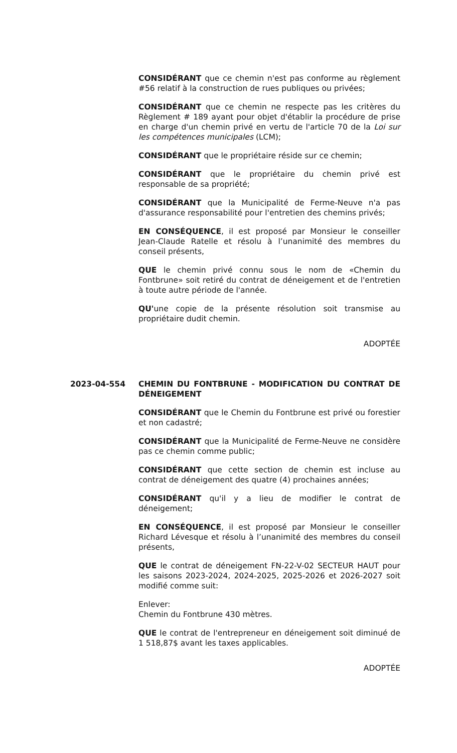CONSIDÉRANT que ce chemin n'est pas conforme au règlement #56 relatif à la construction de rues publiques ou privées;
CONSIDÉRANT que ce chemin ne respecte pas les critères du Règlement # 189 ayant pour objet d'établir la procédure de prise en charge d'un chemin privé en vertu de l'article 70 de la Loi sur les compétences municipales (LCM);
CONSIDÉRANT que le propriétaire réside sur ce chemin;
CONSIDÉRANT que le propriétaire du chemin privé est responsable de sa propriété;
CONSIDÉRANT que la Municipalité de Ferme-Neuve n'a pas d'assurance responsabilité pour l'entretien des chemins privés;
EN CONSÉQUENCE, il est proposé par Monsieur le conseiller Jean-Claude Ratelle et résolu à l’unanimité des membres du conseil présents,
QUE le chemin privé connu sous le nom de «Chemin du Fontbrune» soit retiré du contrat de déneigement et de l'entretien à toute autre période de l'année.
QU'une copie de la présente résolution soit transmise au propriétaire dudit chemin.
ADOPTÉE
2023-04-554 CHEMIN DU FONTBRUNE - MODIFICATION DU CONTRAT DE DÉNEIGEMENT
CONSIDÉRANT que le Chemin du Fontbrune est privé ou forestier et non cadastré;
CONSIDÉRANT que la Municipalité de Ferme-Neuve ne considère pas ce chemin comme public;
CONSIDÉRANT que cette section de chemin est incluse au contrat de déneigement des quatre (4) prochaines années;
CONSIDÉRANT qu'il y a lieu de modifier le contrat de déneigement;
EN CONSÉQUENCE, il est proposé par Monsieur le conseiller Richard Lévesque et résolu à l’unanimité des membres du conseil présents,
QUE le contrat de déneigement FN-22-V-02 SECTEUR HAUT pour les saisons 2023-2024, 2024-2025, 2025-2026 et 2026-2027 soit modifié comme suit:
Enlever:
Chemin du Fontbrune 430 mètres.
QUE le contrat de l'entrepreneur en déneigement soit diminué de 1 518,87$ avant les taxes applicables.
ADOPTÉE